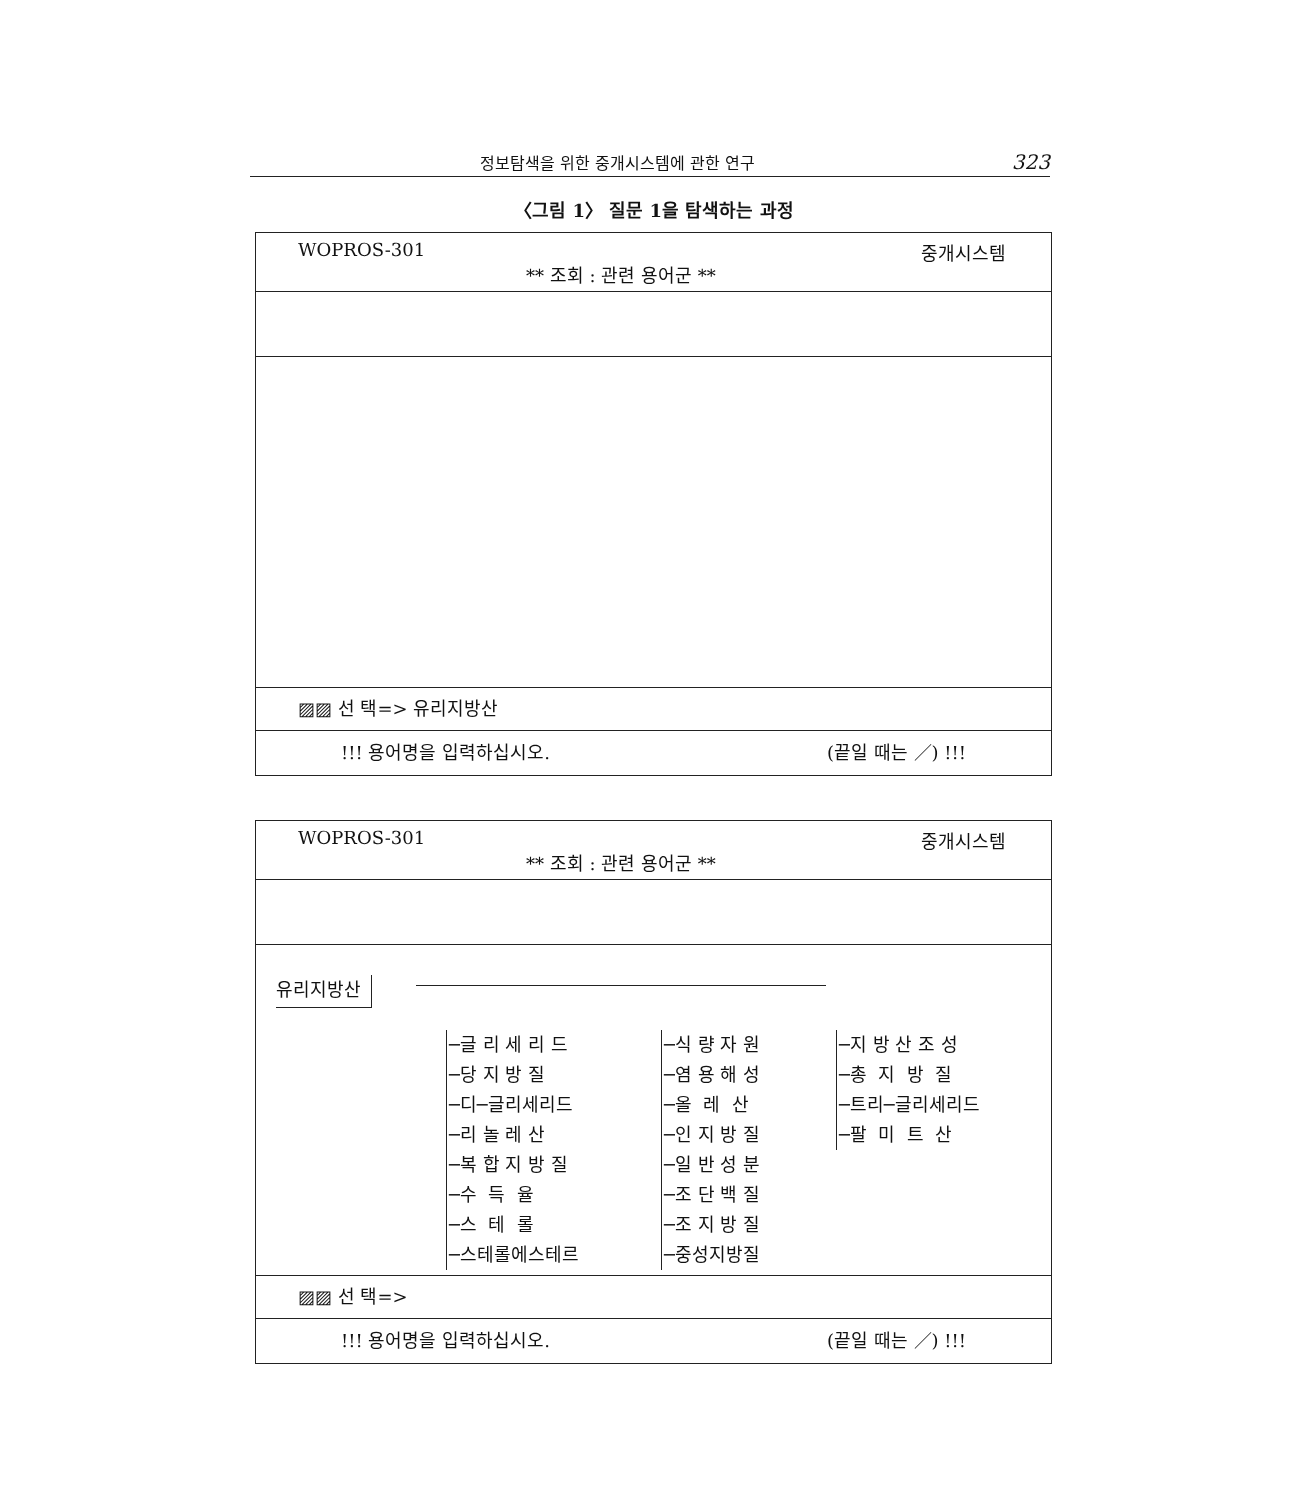정보탐색을 위한 중개시스템에 관한 연구 323
〈그림 1〉 질문 1을 탐색하는 과정
WOPROS-301
** 조회 : 관련 용어군 **
중개시스템
▨▨ 선 택=> 유리지방산
!!! 용어명을 입력하십시오. (끝일 때는 ／) !!!
WOPROS-301
** 조회 : 관련 용어군 **
중개시스템
유리지방산
─글 리 세 리 드 ─당 지 방 질 ─디─글리세리드 ─리 놀 레 산 ─복 합 지 방 질 ─수 득 율 ─스 테 롤 ─스테롤에스테르
─식 량 자 원 ─염 용 해 성 ─올 레 산 ─인 지 방 질 ─일 반 성 분 ─조 단 백 질 ─조 지 방 질 ─중성지방질
─지 방 산 조 성 ─총 지 방 질 ─트리─글리세리드 ─팔 미 트 산
▨▨ 선 택=>
!!! 용어명을 입력하십시오. (끝일 때는 ／) !!!